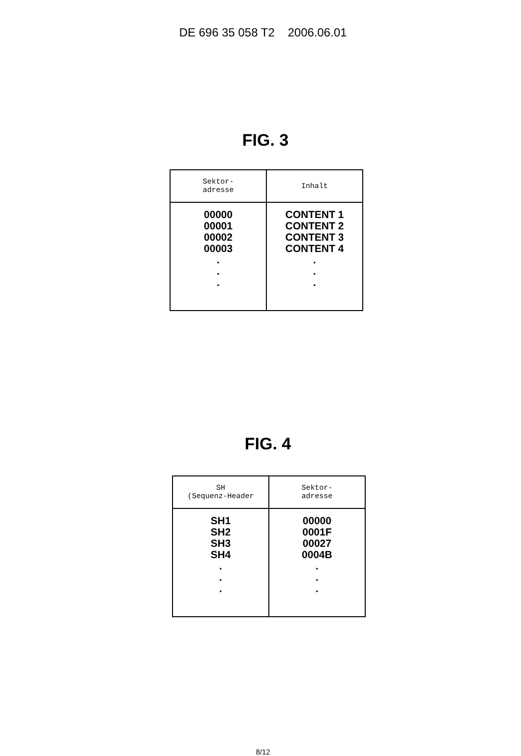DE 696 35 058 T2 2006.06.01
FIG. 3
| Sektor- adresse | Inhalt |
| --- | --- |
| 00000 00001 00002 00003 . . . | CONTENT 1 CONTENT 2 CONTENT 3 CONTENT 4 . . . |
FIG. 4
| SH (Sequenz-Header | Sektor- adresse |
| --- | --- |
| SH1 SH2 SH3 SH4 . . . | 00000 0001F 00027 0004B . . . |
8/12